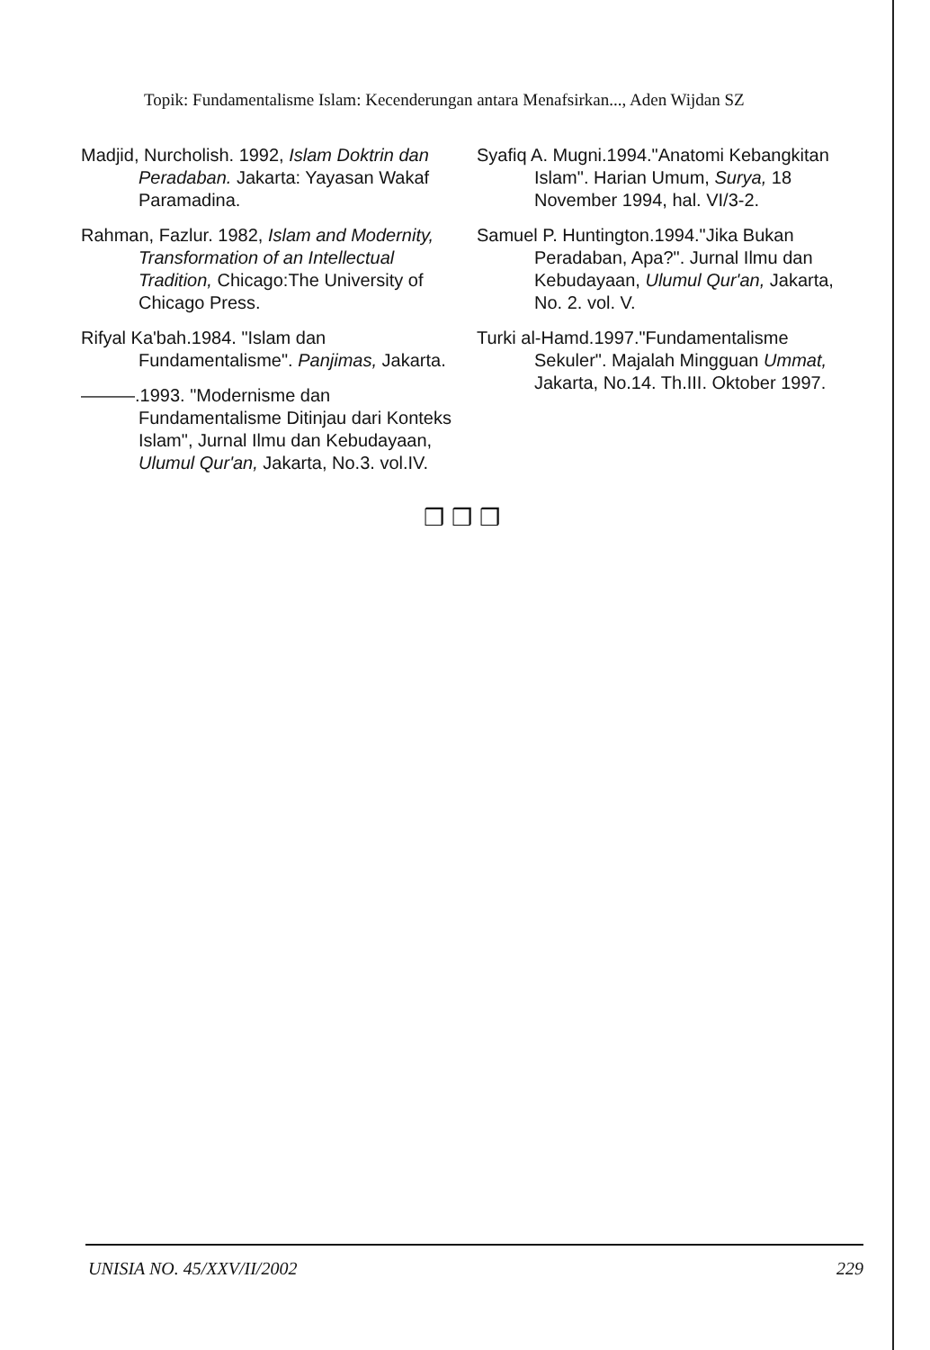Topik: Fundamentalisme Islam: Kecenderungan antara Menafsirkan..., Aden Wijdan SZ
Madjid, Nurcholish. 1992, Islam Doktrin dan Peradaban. Jakarta: Yayasan Wakaf Paramadina.
Rahman, Fazlur. 1982, Islam and Modernity, Transformation of an Intellectual Tradition, Chicago:The University of Chicago Press.
Rifyal Ka'bah.1984. "Islam dan Fundamentalisme". Panjimas, Jakarta.
———.1993. "Modernisme dan Fundamentalisme Ditinjau dari Konteks Islam", Jurnal Ilmu dan Kebudayaan, Ulumul Qur'an, Jakarta, No.3. vol.IV.
Syafiq A. Mugni.1994."Anatomi Kebangkitan Islam". Harian Umum, Surya, 18 November 1994, hal. VI/3-2.
Samuel P. Huntington.1994."Jika Bukan Peradaban, Apa?". Jurnal Ilmu dan Kebudayaan, Ulumul Qur'an, Jakarta, No. 2. vol. V.
Turki al-Hamd.1997."Fundamentalisme Sekuler". Majalah Mingguan Ummat, Jakarta, No.14. Th.III. Oktober 1997.
❒❒❒
UNISIA NO. 45/XXV/II/2002 229